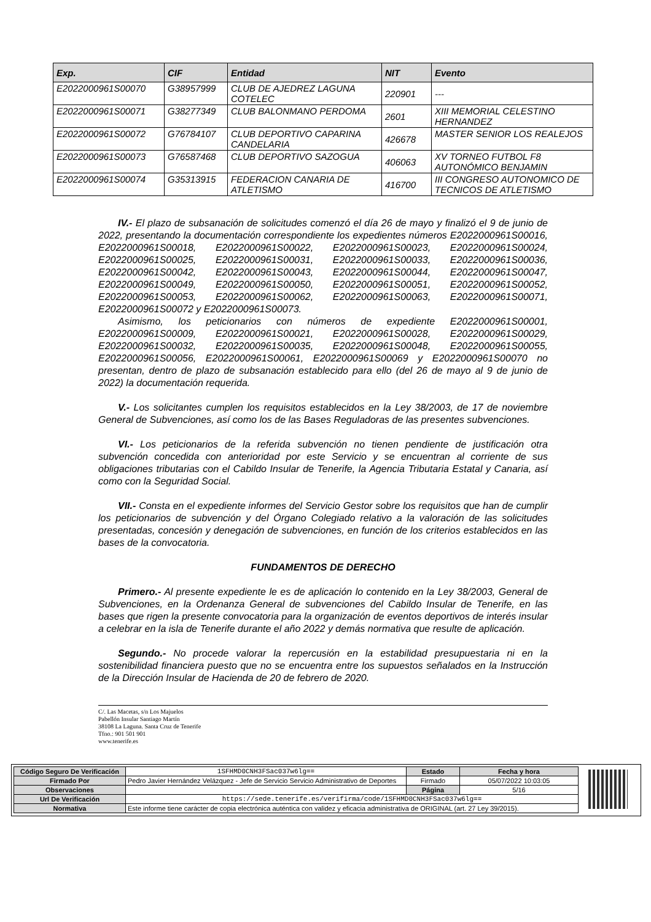| Exp. | CIF | Entidad | NIT | Evento |
| --- | --- | --- | --- | --- |
| E2022000961S00070 | G38957999 | CLUB DE AJEDREZ LAGUNA COTELEC | 220901 | --- |
| E2022000961S00071 | G38277349 | CLUB BALONMANO PERDOMA | 2601 | XIII MEMORIAL CELESTINO HERNANDEZ |
| E2022000961S00072 | G76784107 | CLUB DEPORTIVO CAPARINA CANDELARIA | 426678 | MASTER SENIOR LOS REALEJOS |
| E2022000961S00073 | G76587468 | CLUB DEPORTIVO SAZOGUA | 406063 | XV TORNEO FUTBOL F8 AUTONÓMICO BENJAMIN |
| E2022000961S00074 | G35313915 | FEDERACION CANARIA DE ATLETISMO | 416700 | III CONGRESO AUTONOMICO DE TECNICOS DE ATLETISMO |
IV.- El plazo de subsanación de solicitudes comenzó el día 26 de mayo y finalizó el 9 de junio de 2022, presentando la documentación correspondiente los expedientes números E2022000961S00016, E2022000961S00018, E2022000961S00022, E2022000961S00023, E2022000961S00024, E2022000961S00025, E2022000961S00031, E2022000961S00033, E2022000961S00036, E2022000961S00042, E2022000961S00043, E2022000961S00044, E2022000961S00047, E2022000961S00049, E2022000961S00050, E2022000961S00051, E2022000961S00052, E2022000961S00053, E2022000961S00062, E2022000961S00063, E2022000961S00071, E2022000961S00072 y E2022000961S00073.
Asimismo, los peticionarios con números de expediente E2022000961S00001, E2022000961S00009, E2022000961S00021, E2022000961S00028, E2022000961S00029, E2022000961S00032, E2022000961S00035, E2022000961S00048, E2022000961S00055, E2022000961S00056, E2022000961S00061, E2022000961S00069 y E2022000961S00070 no presentan, dentro de plazo de subsanación establecido para ello (del 26 de mayo al 9 de junio de 2022) la documentación requerida.
V.- Los solicitantes cumplen los requisitos establecidos en la Ley 38/2003, de 17 de noviembre General de Subvenciones, así como los de las Bases Reguladoras de las presentes subvenciones.
VI.- Los peticionarios de la referida subvención no tienen pendiente de justificación otra subvención concedida con anterioridad por este Servicio y se encuentran al corriente de sus obligaciones tributarias con el Cabildo Insular de Tenerife, la Agencia Tributaria Estatal y Canaria, así como con la Seguridad Social.
VII.- Consta en el expediente informes del Servicio Gestor sobre los requisitos que han de cumplir los peticionarios de subvención y del Órgano Colegiado relativo a la valoración de las solicitudes presentadas, concesión y denegación de subvenciones, en función de los criterios establecidos en las bases de la convocatoria.
FUNDAMENTOS DE DERECHO
Primero.- Al presente expediente le es de aplicación lo contenido en la Ley 38/2003, General de Subvenciones, en la Ordenanza General de subvenciones del Cabildo Insular de Tenerife, en las bases que rigen la presente convocatoria para la organización de eventos deportivos de interés insular a celebrar en la isla de Tenerife durante el año 2022 y demás normativa que resulte de aplicación.
Segundo.- No procede valorar la repercusión en la estabilidad presupuestaria ni en la sostenibilidad financiera puesto que no se encuentra entre los supuestos señalados en la Instrucción de la Dirección Insular de Hacienda de 20 de febrero de 2020.
C/. Las Macetas, s/n Los Majuelos
Pabellón Insular Santiago Martín
38108 La Laguna. Santa Cruz de Tenerife
Tfno.: 901 501 901
www.tenerife.es
| Código Seguro De Verificación | 1SFHMD0CNH3FSac037w6lg== | Estado | Fecha y hora |
| Firmado Por | Pedro Javier Hernández Velázquez - Jefe de Servicio Servicio Administrativo de Deportes | Firmado | 05/07/2022 10:03:05 |
| Observaciones | | Página | 5/16 |
| Url De Verificación | https://sede.tenerife.es/verifirma/code/1SFHMD0CNH3FSac037w6lg== | | |
| Normativa | Este informe tiene carácter de copia electrónica auténtica con validez y eficacia administrativa de ORIGINAL (art. 27 Ley 39/2015). | | |